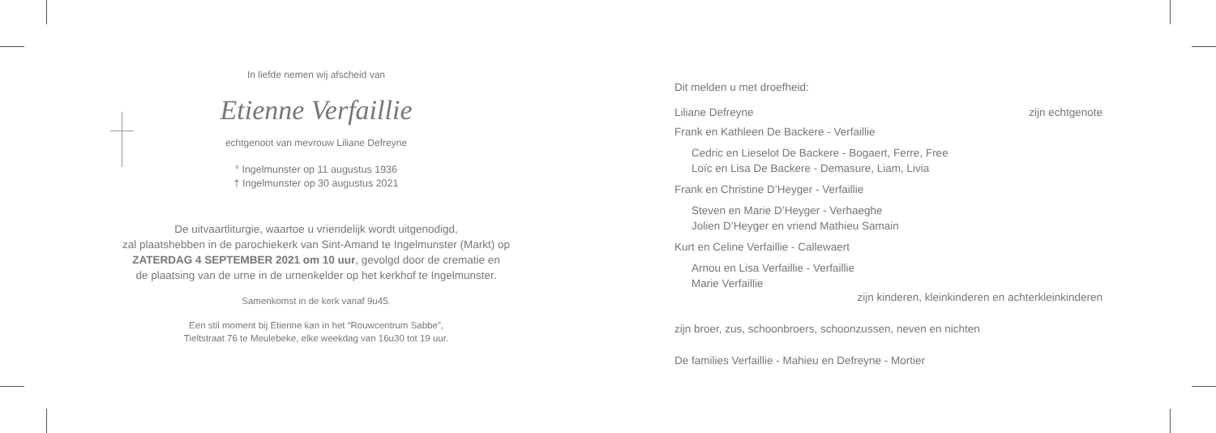In liefde nemen wij afscheid van
Etienne Verfaillie
echtgenoot van mevrouw Liliane Defreyne
° Ingelmunster op 11 augustus 1936
† Ingelmunster op 30 augustus 2021
De uitvaartliturgie, waartoe u vriendelijk wordt uitgenodigd,
zal plaatshebben in de parochiekerk van Sint-Amand te Ingelmunster (Markt) op
ZATERDAG 4 SEPTEMBER 2021 om 10 uur, gevolgd door de crematie en
de plaatsing van de urne in de urnenkelder op het kerkhof te Ingelmunster.
Samenkomst in de kerk vanaf 9u45.
Een stil moment bij Etienne kan in het “Rouwcentrum Sabbe”,
Tieltstraat 76 te Meulebeke, elke weekdag van 16u30 tot 19 uur.
Dit melden u met droefheid:
Liliane Defreyne zijn echtgenote
Frank en Kathleen De Backere - Verfaillie
Cedric en Lieselot De Backere - Bogaert, Ferre, Free
Loïc en Lisa De Backere - Demasure, Liam, Livia
Frank en Christine D’Heyger - Verfaillie
Steven en Marie D’Heyger - Verhaeghe
Jolien D’Heyger en vriend Mathieu Samain
Kurt en Celine Verfaillie - Callewaert
Arnou en Lisa Verfaillie - Verfaillie
Marie Verfaillie
zijn kinderen, kleinkinderen en achterkleinkinderen
zijn broer, zus, schoonbroers, schoonzussen, neven en nichten
De families Verfaillie - Mahieu en Defreyne - Mortier